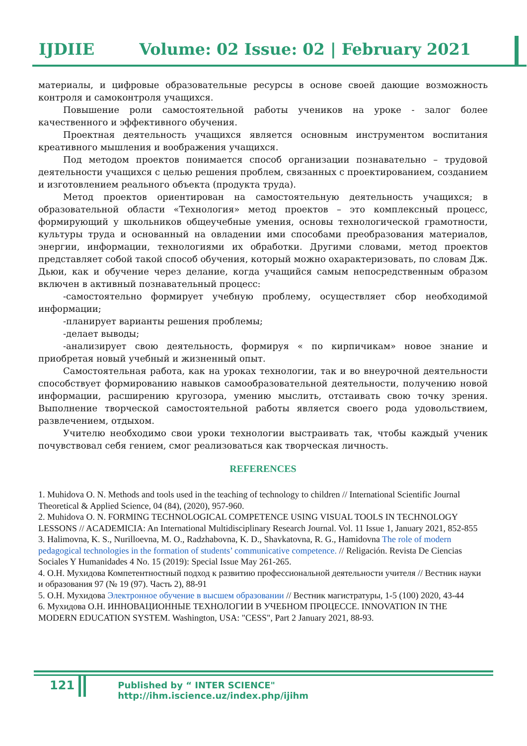IJDIIE Volume: 02 Issue: 02 | February 2021
материалы, и цифровые образовательные ресурсы в основе своей дающие возможность контроля и самоконтроля учащихся.
Повышение роли самостоятельной работы учеников на уроке - залог более качественного и эффективного обучения.
Проектная деятельность учащихся является основным инструментом воспитания креативного мышления и воображения учащихся.
Под методом проектов понимается способ организации познавательно – трудовой деятельности учащихся с целью решения проблем, связанных с проектированием, созданием и изготовлением реального объекта (продукта труда).
Метод проектов ориентирован на самостоятельную деятельность учащихся; в образовательной области «Технология» метод проектов – это комплексный процесс, формирующий у школьников общеучебные умения, основы технологической грамотности, культуры труда и основанный на овладении ими способами преобразования материалов, энергии, информации, технологиями их обработки. Другими словами, метод проектов представляет собой такой способ обучения, который можно охарактеризовать, по словам Дж. Дьюи, как и обучение через делание, когда учащийся самым непосредственным образом включен в активный познавательный процесс:
-самостоятельно формирует учебную проблему, осуществляет сбор необходимой информации;
-планирует варианты решения проблемы;
-делает выводы;
-анализирует свою деятельность, формируя « по кирпичикам» новое знание и приобретая новый учебный и жизненный опыт.
Самостоятельная работа, как на уроках технологии, так и во внеурочной деятельности способствует формированию навыков самообразовательной деятельности, получению новой информации, расширению кругозора, умению мыслить, отстаивать свою точку зрения. Выполнение творческой самостоятельной работы является своего рода удовольствием, развлечением, отдыхом.
Учителю необходимо свои уроки технологии выстраивать так, чтобы каждый ученик почувствовал себя гением, смог реализоваться как творческая личность.
REFERENCES
1. Muhidova O. N. Methods and tools used in the teaching of technology to children // International Scientific Journal Theoretical & Applied Science, 04 (84), (2020), 957-960.
2. Muhidova O. N. FORMING TECHNOLOGICAL COMPETENCE USING VISUAL TOOLS IN TECHNOLOGY LESSONS // ACADEMICIA: An International Multidisciplinary Research Journal. Vol. 11 Issue 1, January 2021, 852-855
3. Halimovna, K. S., Nurilloevna, M. O., Radzhabovna, K. D., Shavkatovna, R. G., Hamidovna The role of modern pedagogical technologies in the formation of students’ communicative competence. // Religación. Revista De Ciencias Sociales Y Humanidades 4 No. 15 (2019): Special Issue May 261-265.
4. О.Н. Мухидова Компетентностный подход к развитию профессиональной деятельности учителя // Вестник науки и образования 97 (№ 19 (97). Часть 2), 88-91
5. О.Н. Мухидова Электронное обучение в высшем образовании // Вестник магистратуры, 1-5 (100) 2020, 43-44
6. Мухидова О.Н. ИННОВАЦИОННЫЕ ТЕХНОЛОГИИ В УЧЕБНОМ ПРОЦЕССЕ. INNOVATION IN THE MODERN EDUCATION SYSTEM. Washington, USA: "CESS", Part 2 January 2021, 88-93.
121 Published by “ INTER SCIENCE" http://ihm.iscience.uz/index.php/ijihm